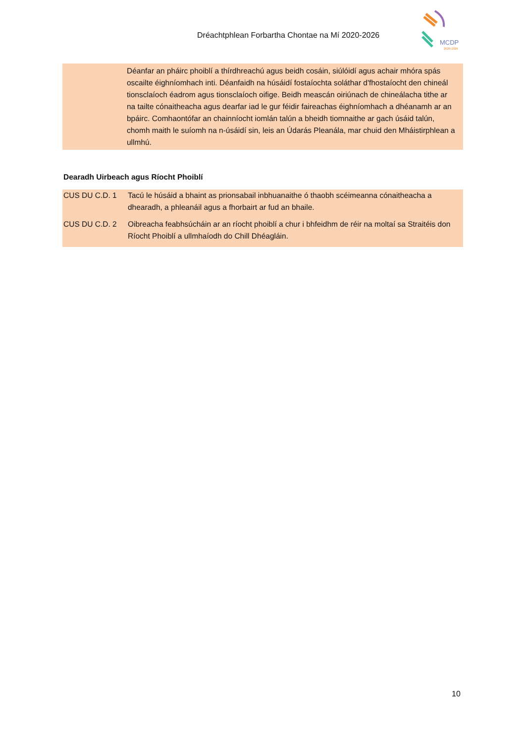Dréachtphlean Forbartha Chontae na Mí 2020-2026
MCDP
2020-2026
Déanfar an pháirc phoiblí a thírdhreachú agus beidh cosáin, siúlóidí agus achair mhóra spás oscailte éighníomhach inti. Déanfaidh na húsáidí fostaíochta soláthar d'fhostaíocht den chineál tionsclaíoch éadrom agus tionsclaíoch oifige. Beidh meascán oiriúnach de chineálacha tithe ar na tailte cónaitheacha agus dearfar iad le gur féidir faireachas éighníomhach a dhéanamh ar an bpáirc. Comhaontófar an chainníocht iomlán talún a bheidh tiomnaithe ar gach úsáid talún, chomh maith le suíomh na n-úsáidí sin, leis an Údarás Pleanála, mar chuid den Mháistirphlean a ullmhú.
Dearadh Uirbeach agus Ríocht Phoiblí
| CUS DU C.D. 1 | Tacú le húsáid a bhaint as prionsabail inbhuanaithe ó thaobh scéimeanna cónaitheacha a dhearadh, a phleanáil agus a fhorbairt ar fud an bhaile. |
| CUS DU C.D. 2 | Oibreacha feabhsúcháin ar an ríocht phoiblí a chur i bhfeidhm de réir na moltaí sa Straitéis don Ríocht Phoiblí a ullmhaíodh do Chill Dhéagláin. |
10